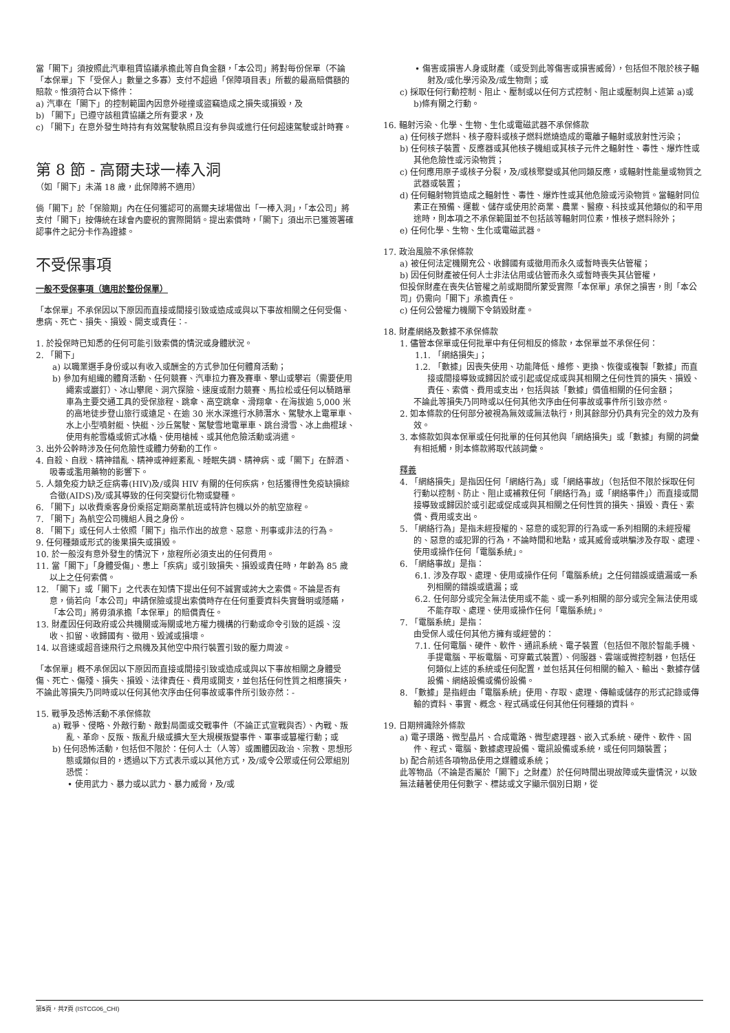當「閣下」須按照此汽車租賃協議承擔此等自負金額，「本公司」將對每份保單（不論「本保單」下「受保人」數量之多寡）支付不超過「保障項目表」所載的最高賠償額的賠款。惟須符合以下條件：
a) 汽車在「閣下」的控制範圍內因意外碰撞或盜竊造成之損失或損毀，及
b) 「閣下」已遵守該租賃協議之所有要求，及
c) 「閣下」在意外發生時持有有效駕駛執照且沒有參與或進行任何超速駕駛或計時賽。
第 8 節 - 高爾夫球一棒入洞
（如「閣下」未滿 18 歲，此保障將不適用）
倘「閣下」於「保險期」內在任何獲認可的高爾夫球場做出「一棒入洞」，「本公司」將支付「閣下」按傳統在球會內慶祝的實際開銷。提出索償時，「閣下」須出示已獲簽署確認事件之記分卡作為證據。
不受保事項
一般不受保事項（適用於整份保單）
「本保單」不承保因以下原因而直接或間接引致或造成或與以下事故相關之任何受傷、患病、死亡、損失、損毀、開支或責任：-
1. 於投保時已知悉的任何可能引致索償的情況或身體狀況。
2. 「閣下」
a) 以職業選手身份或以有收入或酬金的方式參加任何體育活動；
b) 參加有組織的體育活動、任何競賽、汽車拉力賽及賽車、攀山或攀岩（需要使用繩索或巖釘）、冰山攀爬、洞穴探險、速度或耐力競賽、馬拉松或任何以騎踏單車為主要交通工具的受保旅程、跳傘、高空跳傘、滑翔傘、在海拔逾 5,000 米的高地徒步登山旅行或遠足、在逾 30 米水深進行水肺潛水、駕駛水上電單車、水上小型噴射艇、快艇、沙丘駕駛、駕駛雪地電單車、跳台滑雪、冰上曲棍球、使用有舵雪橇或俯式冰橇、使用槍械、或其他危險活動或消遣。
3. 出外公幹時涉及任何危險性或體力勞動的工作。
4. 自殺、自戕、精神錯亂、精神或神經紊亂、睡眠失調、精神病、或「閣下」在醉酒、吸毒或濫用藥物的影響下。
5. 人類免疫力缺乏症病毒(HIV)及/或與 HIV 有關的任何疾病，包括獲得性免疫缺損綜合徵(AIDS)及/或其導致的任何突變衍化物或變種。
6. 「閣下」以收費乘客身份乘搭定期商業航班或特許包機以外的航空旅程。
7. 「閣下」為航空公司機組人員之身份。
8. 「閣下」或任何人士依照「閣下」指示作出的故意、惡意、刑事或非法的行為。
9. 任何種類或形式的後果損失或損毀。
10. 於一般沒有意外發生的情況下，旅程所必須支出的任何費用。
11. 當「閣下」「身體受傷」、患上「疾病」或引致損失、損毀或責任時，年齡為 85 歲以上之任何索償。
12. 「閣下」或「閣下」之代表在知情下提出任何不誠實或誇大之索償。不論是否有意，倘若向「本公司」申請保險或提出索償時存在任何重要資料失實聲明或隱瞞，「本公司」將毋須承擔「本保單」的賠償責任。
13. 財產因任何政府或公共機關或海關或地方權力機構的行動或命令引致的延誤、沒收、扣留、收歸國有、徵用、毀滅或損壞。
14. 以音速或超音速飛行之飛機及其他空中飛行裝置引致的壓力周波。
「本保單」概不承保因以下原因而直接或間接引致或造成或與以下事故相關之身體受傷、死亡、傷殘、損失、損毀、法律責任、費用或開支，並包括任何性質之相應損失，不論此等損失乃同時或以任何其他次序由任何事故或事件所引致亦然：-
15. 戰爭及恐怖活動不承保條款
a) 戰爭、侵略、外敵行動、敵對局面或交戰事件（不論正式宣戰與否）、內戰、叛亂、革命、反叛、叛亂升級或擴大至大規模叛變事件、軍事或篡權行動；或
b) 任何恐怖活動，包括但不限於：任何人士（人等）或團體因政治、宗教、思想形態或類似目的，透過以下方式表示或以其他方式，及/或令公眾或任何公眾組別恐慌：
• 使用武力、暴力或以武力、暴力威脅，及/或
• 傷害或損害人身或財產（或受到此等傷害或損害威脅），包括但不限於核子輻射及/或化學污染及/或生物劑；或
c) 採取任何行動控制、阻止、壓制或以任何方式控制、阻止或壓制與上述第 a)或 b)條有關之行動。
16. 輻射污染、化學、生物、生化或電磁武器不承保條款
a) 任何核子燃料、核子廢料或核子燃料燃燒造成的電離子輻射或放射性污染；
b) 任何核子裝置、反應器或其他核子機組或其核子元件之輻射性、毒性、爆炸性或其他危險性或污染物質；
c) 任何應用原子或核子分裂，及/或核聚變或其他同類反應，或輻射性能量或物質之武器或裝置；
d) 任何輻射物質造成之輻射性、毒性、爆炸性或其他危險或污染物質。當輻射同位素正在預備、運載、儲存或使用於商業、農業、醫療、科技或其他類似的和平用途時，則本項之不承保範圍並不包括該等輻射同位素，惟核子燃料除外；
e) 任何化學、生物、生化或電磁武器。
17. 政治風險不承保條款
a) 被任何法定機關充公、收歸國有或徵用而永久或暫時喪失佔管權；
b) 因任何財產被任何人士非法佔用或佔管而永久或暫時喪失其佔管權，
但投保財產在喪失佔管權之前或期間所蒙受實際「本保單」承保之損害，則「本公司」仍需向「閣下」承擔責任。
c) 任何公營權力機關下令銷毀財產。
18. 財產網絡及數據不承保條款
1. 儘管本保單或任何批單中有任何相反的條款，本保單並不承保任何：
1.1. 「網絡損失」；
1.2. 「數據」因喪失使用、功能降低、維修、更換、恢復或複製「數據」而直接或間接導致或歸因於或引起或促成或與其相關之任何性質的損失、損毀、責任、索償、費用或支出，包括與該「數據」價值相關的任何金額；
不論此等損失乃同時或以任何其他次序由任何事故或事件所引致亦然。
2. 如本條款的任何部分被視為無效或無法執行，則其餘部分仍具有完全的效力及有效。
3. 本條款如與本保單或任何批單的任何其他與「網絡損失」或「數據」有關的詞彙有相抵觸，則本條款將取代該詞彙。
釋義
4. 「網絡損失」是指因任何「網絡行為」或「網絡事故」（包括但不限於採取任何行動以控制、防止、阻止或補救任何「網絡行為」或「網絡事件」）而直接或間接導致或歸因於或引起或促成或與其相關之任何性質的損失、損毀、責任、索償、費用或支出。
5. 「網絡行為」是指未經授權的、惡意的或犯罪的行為或一系列相關的未經授權的、惡意的或犯罪的行為，不論時間和地點，或其威脅或哄騙涉及存取、處理、使用或操作任何「電腦系統」。
6. 「網絡事故」是指：
6.1. 涉及存取、處理、使用或操作任何「電腦系統」之任何錯誤或遺漏或一系列相關的錯誤或遺漏；或
6.2. 任何部分或完全無法使用或不能、或一系列相關的部分或完全無法使用或不能存取、處理、使用或操作任何「電腦系統」。
7. 「電腦系統」是指：
由受保人或任何其他方擁有或經營的：
7.1. 任何電腦、硬件、軟件、通訊系統、電子裝置（包括但不限於智能手機、手提電腦、平板電腦、可穿戴式裝置）、伺服器、雲端或微控制器，包括任何類似上述的系統或任何配置，並包括其任何相關的輸入、輸出、數據存儲設備、網絡設備或備份設備。
8. 「數據」是指經由「電腦系統」使用、存取、處理、傳輸或儲存的形式記錄或傳輸的資料、事實、概念、程式碼或任何其他任何種類的資料。
19. 日期辨識除外條款
a) 電子環路、微型晶片、合成電路、微型處理器、嵌入式系統、硬件、軟件、固件、程式、電腦、數據處理設備、電訊設備或系統，或任何同類裝置；
b) 配合前述各項物品使用之媒體或系統；
此等物品（不論是否屬於「閣下」之財產）於任何時間出現故障或失靈情況，以致無法藉著使用任何數字、標誌或文字顯示個別日期，從
第5頁，共7頁 (ISTCG06_CHI)